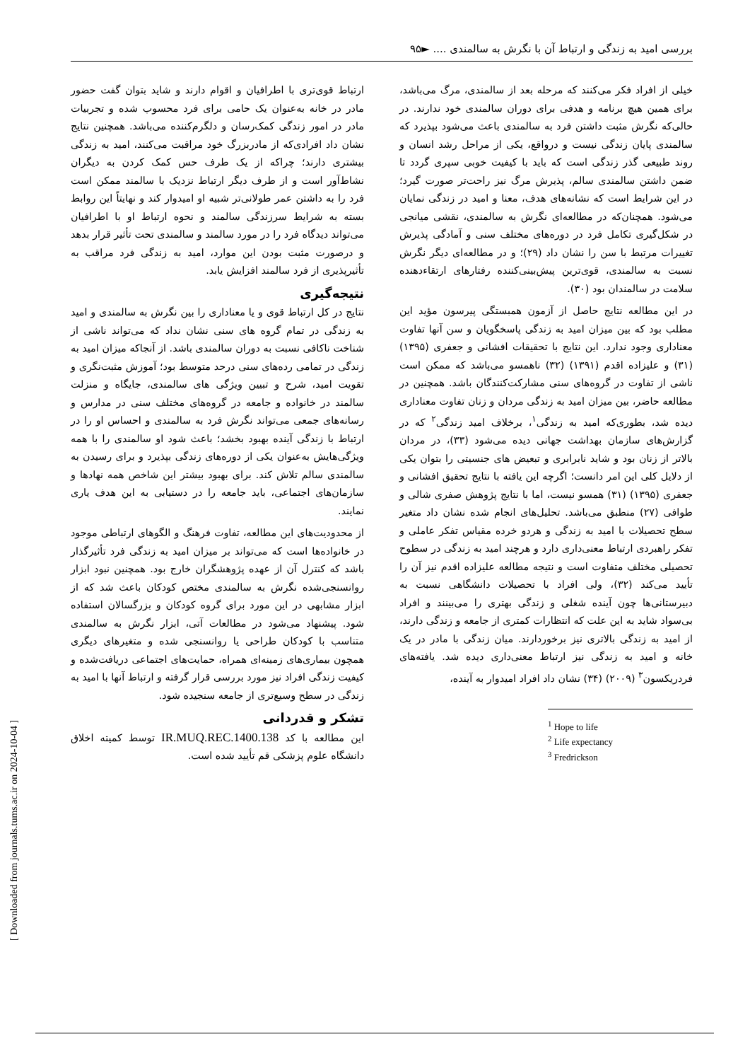بررسی امید به زندگی و ارتباط آن با نگرش به سالمندی .... ►۹۵
خیلی از افراد فکر می‌کنند که مرحله بعد از سالمندی، مرگ می‌باشد، برای همین هیچ برنامه و هدفی برای دوران سالمندی خود ندارند. در حالی‌که نگرش مثبت داشتن فرد به سالمندی باعث می‌شود بپذیرد که سالمندی پایان زندگی نیست و درواقع، یکی از مراحل رشد انسان و روند طبیعی گذر زندگی است که باید با کیفیت خوبی سپری گردد تا ضمن داشتن سالمندی سالم، پذیرش مرگ نیز راحت‌تر صورت گیرد؛ در این شرایط است که نشانه‌های هدف، معنا و امید در زندگی نمایان می‌شود. همچنان‌که در مطالعه‌ای نگرش به سالمندی، نقشی میانجی در شکل‌گیری تکامل فرد در دوره‌های مختلف سنی و آمادگی پذیرش تغییرات مرتبط با سن را نشان داد (۲۹)؛ و در مطالعه‌ای دیگر نگرش نسبت به سالمندی، قوی‌ترین پیش‌بینی‌کننده رفتارهای ارتقاءدهنده سلامت در سالمندان بود (۳۰).
در این مطالعه نتایج حاصل از آزمون همبستگی پیرسون مؤید این مطلب بود که بین میزان امید به زندگی پاسخگویان و سن آنها تفاوت معناداری وجود ندارد. این نتایج با تحقیقات افشانی و جعفری (۱۳۹۵) (۳۱) و علیزاده اقدم (۱۳۹۱) (۳۲) ناهمسو می‌باشد که ممکن است ناشی از تفاوت در گروه‌های سنی مشارکت‌کنندگان باشد. همچنین در مطالعه حاضر، بین میزان امید به زندگی مردان و زنان تفاوت معناداری دیده شد، بطوری‌که امید به زندگی<sup>۱</sup>، برخلاف امید زندگی<sup>۲</sup> که در گزارش‌های سازمان بهداشت جهانی دیده می‌شود (۳۳)، در مردان بالاتر از زنان بود و شاید نابرابری و تبعیض های جنسیتی را بتوان یکی از دلایل کلی این امر دانست؛ اگرچه این یافته با نتایج تحقیق افشانی و جعفری (۱۳۹۵) (۳۱) همسو نیست، اما با نتایج پژوهش صفری شالی و طوافی (۲۷) منطبق می‌باشد. تحلیل‌های انجام شده نشان داد متغیر سطح تحصیلات با امید به زندگی و هردو خرده مقیاس تفکر عاملی و تفکر راهبردی ارتباط معنی‌داری دارد و هرچند امید به زندگی در سطوح تحصیلی مختلف متفاوت است و نتیجه مطالعه علیزاده اقدم نیز آن را تأیید می‌کند (۳۲)، ولی افراد با تحصیلات دانشگاهی نسبت به دبیرستانی‌ها چون آینده شغلی و زندگی بهتری را می‌بینند و افراد بی‌سواد شاید به این علت که انتظارات کمتری از جامعه و زندگی دارند، از امید به زندگی بالاتری نیز برخوردارند. میان زندگی با مادر در یک خانه و امید به زندگی نیز ارتباط معنی‌داری دیده شد. یافته‌های فردریکسون<sup>۳</sup> (۲۰۰۹) (۳۴) نشان داد افراد امیدوار به آینده،
<sup>1</sup> Hope to life
<sup>2</sup> Life expectancy
<sup>3</sup> Fredrickson
ارتباط قوی‌تری با اطرافیان و اقوام دارند و شاید بتوان گفت حضور مادر در خانه به‌عنوان یک حامی برای فرد محسوب شده و تجربیات مادر در امور زندگی کمک‌رسان و دلگرم‌کننده می‌باشد. همچنین نتایج نشان داد افرادی‌که از مادربزرگ خود مراقبت می‌کنند، امید به زندگی بیشتری دارند؛ چراکه از یک طرف حس کمک کردن به دیگران نشاط‌آور است و از طرف دیگر ارتباط نزدیک با سالمند ممکن است فرد را به داشتن عمر طولانی‌تر شبیه او امیدوار کند و نهایتاً این روابط بسته به شرایط سرزندگی سالمند و نحوه ارتباط او با اطرافیان می‌تواند دیدگاه فرد را در مورد سالمند و سالمندی تحت تأثیر قرار بدهد و درصورت مثبت بودن این موارد، امید به زندگی فرد مراقب به تأثیرپذیری از فرد سالمند افزایش یابد.
نتیجه‌گیری
نتایج در کل ارتباط قوی و یا معناداری را بین نگرش به سالمندی و امید به زندگی در تمام گروه های سنی نشان نداد که می‌تواند ناشی از شناخت ناکافی نسبت به دوران سالمندی باشد. از آنجاکه میزان امید به زندگی در تمامی رده‌های سنی درحد متوسط بود؛ آموزش مثبت‌نگری و تقویت امید، شرح و تبیین ویژگی های سالمندی، جایگاه و منزلت سالمند در خانواده و جامعه در گروه‌های مختلف سنی در مدارس و رسانه‌های جمعی می‌تواند نگرش فرد به سالمندی و احساس او را در ارتباط با زندگی آینده بهبود بخشد؛ باعث شود او سالمندی را با همه ویژگی‌هایش به‌عنوان یکی از دوره‌های زندگی بپذیرد و برای رسیدن به سالمندی سالم تلاش کند. برای بهبود بیشتر این شاخص همه نهادها و سازمان‌های اجتماعی، باید جامعه را در دستیابی به این هدف یاری نمایند.
از محدودیت‌های این مطالعه، تفاوت فرهنگ و الگوهای ارتباطی موجود در خانواده‌ها است که می‌تواند بر میزان امید به زندگی فرد تأثیرگذار باشد که کنترل آن از عهده پژوهشگران خارج بود. همچنین نبود ابزار روانسنجی‌شده نگرش به سالمندی مختص کودکان باعث شد که از ابزار مشابهی در این مورد برای گروه کودکان و بزرگسالان استفاده شود. پیشنهاد می‌شود در مطالعات آتی، ابزار نگرش به سالمندی متناسب با کودکان طراحی یا روانسنجی شده و متغیرهای دیگری همچون بیماری‌های زمینه‌ای همراه، حمایت‌های اجتماعی دریافت‌شده و کیفیت زندگی افراد نیز مورد بررسی قرار گرفته و ارتباط آنها با امید به زندگی در سطح وسیع‌تری از جامعه سنجیده شود.
تشکر و قدردانی
این مطالعه با کد IR.MUQ.REC.1400.138 توسط کمیته اخلاق دانشگاه علوم پزشکی قم تأیید شده است.
[ Downloaded from journals.tums.ac.ir on 2024-10-04 ]